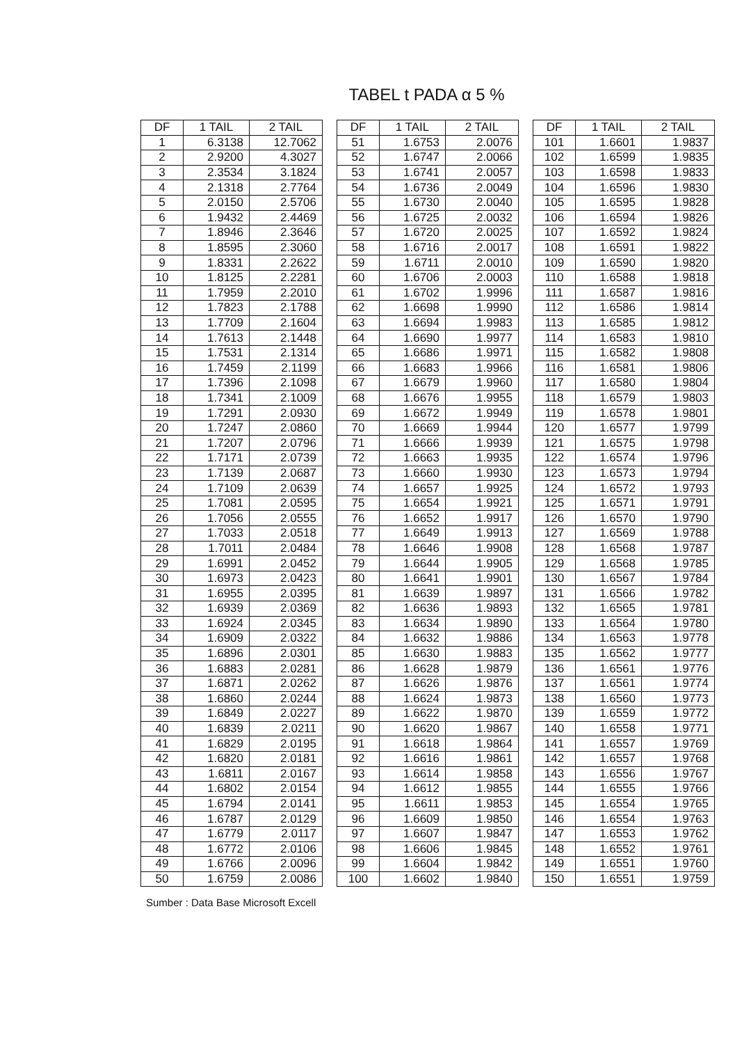TABEL t PADA α 5 %
| DF | 1 TAIL | 2 TAIL |
| --- | --- | --- |
| 1 | 6.3138 | 12.7062 |
| 2 | 2.9200 | 4.3027 |
| 3 | 2.3534 | 3.1824 |
| 4 | 2.1318 | 2.7764 |
| 5 | 2.0150 | 2.5706 |
| 6 | 1.9432 | 2.4469 |
| 7 | 1.8946 | 2.3646 |
| 8 | 1.8595 | 2.3060 |
| 9 | 1.8331 | 2.2622 |
| 10 | 1.8125 | 2.2281 |
| 11 | 1.7959 | 2.2010 |
| 12 | 1.7823 | 2.1788 |
| 13 | 1.7709 | 2.1604 |
| 14 | 1.7613 | 2.1448 |
| 15 | 1.7531 | 2.1314 |
| 16 | 1.7459 | 2.1199 |
| 17 | 1.7396 | 2.1098 |
| 18 | 1.7341 | 2.1009 |
| 19 | 1.7291 | 2.0930 |
| 20 | 1.7247 | 2.0860 |
| 21 | 1.7207 | 2.0796 |
| 22 | 1.7171 | 2.0739 |
| 23 | 1.7139 | 2.0687 |
| 24 | 1.7109 | 2.0639 |
| 25 | 1.7081 | 2.0595 |
| 26 | 1.7056 | 2.0555 |
| 27 | 1.7033 | 2.0518 |
| 28 | 1.7011 | 2.0484 |
| 29 | 1.6991 | 2.0452 |
| 30 | 1.6973 | 2.0423 |
| 31 | 1.6955 | 2.0395 |
| 32 | 1.6939 | 2.0369 |
| 33 | 1.6924 | 2.0345 |
| 34 | 1.6909 | 2.0322 |
| 35 | 1.6896 | 2.0301 |
| 36 | 1.6883 | 2.0281 |
| 37 | 1.6871 | 2.0262 |
| 38 | 1.6860 | 2.0244 |
| 39 | 1.6849 | 2.0227 |
| 40 | 1.6839 | 2.0211 |
| 41 | 1.6829 | 2.0195 |
| 42 | 1.6820 | 2.0181 |
| 43 | 1.6811 | 2.0167 |
| 44 | 1.6802 | 2.0154 |
| 45 | 1.6794 | 2.0141 |
| 46 | 1.6787 | 2.0129 |
| 47 | 1.6779 | 2.0117 |
| 48 | 1.6772 | 2.0106 |
| 49 | 1.6766 | 2.0096 |
| 50 | 1.6759 | 2.0086 |
| DF | 1 TAIL | 2 TAIL |
| --- | --- | --- |
| 51 | 1.6753 | 2.0076 |
| 52 | 1.6747 | 2.0066 |
| 53 | 1.6741 | 2.0057 |
| 54 | 1.6736 | 2.0049 |
| 55 | 1.6730 | 2.0040 |
| 56 | 1.6725 | 2.0032 |
| 57 | 1.6720 | 2.0025 |
| 58 | 1.6716 | 2.0017 |
| 59 | 1.6711 | 2.0010 |
| 60 | 1.6706 | 2.0003 |
| 61 | 1.6702 | 1.9996 |
| 62 | 1.6698 | 1.9990 |
| 63 | 1.6694 | 1.9983 |
| 64 | 1.6690 | 1.9977 |
| 65 | 1.6686 | 1.9971 |
| 66 | 1.6683 | 1.9966 |
| 67 | 1.6679 | 1.9960 |
| 68 | 1.6676 | 1.9955 |
| 69 | 1.6672 | 1.9949 |
| 70 | 1.6669 | 1.9944 |
| 71 | 1.6666 | 1.9939 |
| 72 | 1.6663 | 1.9935 |
| 73 | 1.6660 | 1.9930 |
| 74 | 1.6657 | 1.9925 |
| 75 | 1.6654 | 1.9921 |
| 76 | 1.6652 | 1.9917 |
| 77 | 1.6649 | 1.9913 |
| 78 | 1.6646 | 1.9908 |
| 79 | 1.6644 | 1.9905 |
| 80 | 1.6641 | 1.9901 |
| 81 | 1.6639 | 1.9897 |
| 82 | 1.6636 | 1.9893 |
| 83 | 1.6634 | 1.9890 |
| 84 | 1.6632 | 1.9886 |
| 85 | 1.6630 | 1.9883 |
| 86 | 1.6628 | 1.9879 |
| 87 | 1.6626 | 1.9876 |
| 88 | 1.6624 | 1.9873 |
| 89 | 1.6622 | 1.9870 |
| 90 | 1.6620 | 1.9867 |
| 91 | 1.6618 | 1.9864 |
| 92 | 1.6616 | 1.9861 |
| 93 | 1.6614 | 1.9858 |
| 94 | 1.6612 | 1.9855 |
| 95 | 1.6611 | 1.9853 |
| 96 | 1.6609 | 1.9850 |
| 97 | 1.6607 | 1.9847 |
| 98 | 1.6606 | 1.9845 |
| 99 | 1.6604 | 1.9842 |
| 100 | 1.6602 | 1.9840 |
| DF | 1 TAIL | 2 TAIL |
| --- | --- | --- |
| 101 | 1.6601 | 1.9837 |
| 102 | 1.6599 | 1.9835 |
| 103 | 1.6598 | 1.9833 |
| 104 | 1.6596 | 1.9830 |
| 105 | 1.6595 | 1.9828 |
| 106 | 1.6594 | 1.9826 |
| 107 | 1.6592 | 1.9824 |
| 108 | 1.6591 | 1.9822 |
| 109 | 1.6590 | 1.9820 |
| 110 | 1.6588 | 1.9818 |
| 111 | 1.6587 | 1.9816 |
| 112 | 1.6586 | 1.9814 |
| 113 | 1.6585 | 1.9812 |
| 114 | 1.6583 | 1.9810 |
| 115 | 1.6582 | 1.9808 |
| 116 | 1.6581 | 1.9806 |
| 117 | 1.6580 | 1.9804 |
| 118 | 1.6579 | 1.9803 |
| 119 | 1.6578 | 1.9801 |
| 120 | 1.6577 | 1.9799 |
| 121 | 1.6575 | 1.9798 |
| 122 | 1.6574 | 1.9796 |
| 123 | 1.6573 | 1.9794 |
| 124 | 1.6572 | 1.9793 |
| 125 | 1.6571 | 1.9791 |
| 126 | 1.6570 | 1.9790 |
| 127 | 1.6569 | 1.9788 |
| 128 | 1.6568 | 1.9787 |
| 129 | 1.6568 | 1.9785 |
| 130 | 1.6567 | 1.9784 |
| 131 | 1.6566 | 1.9782 |
| 132 | 1.6565 | 1.9781 |
| 133 | 1.6564 | 1.9780 |
| 134 | 1.6563 | 1.9778 |
| 135 | 1.6562 | 1.9777 |
| 136 | 1.6561 | 1.9776 |
| 137 | 1.6561 | 1.9774 |
| 138 | 1.6560 | 1.9773 |
| 139 | 1.6559 | 1.9772 |
| 140 | 1.6558 | 1.9771 |
| 141 | 1.6557 | 1.9769 |
| 142 | 1.6557 | 1.9768 |
| 143 | 1.6556 | 1.9767 |
| 144 | 1.6555 | 1.9766 |
| 145 | 1.6554 | 1.9765 |
| 146 | 1.6554 | 1.9763 |
| 147 | 1.6553 | 1.9762 |
| 148 | 1.6552 | 1.9761 |
| 149 | 1.6551 | 1.9760 |
| 150 | 1.6551 | 1.9759 |
Sumber : Data Base Microsoft Excell